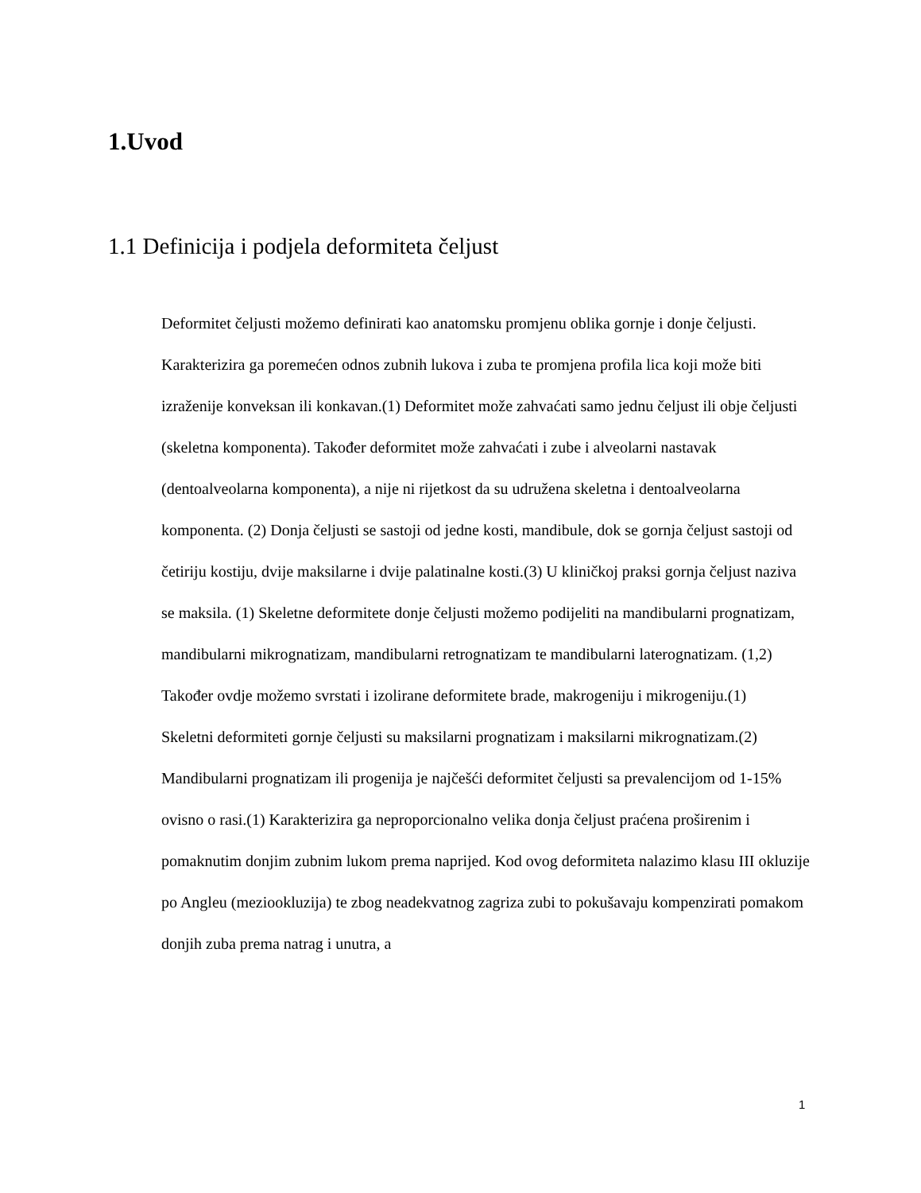1.Uvod
1.1 Definicija i podjela deformiteta čeljust
Deformitet čeljusti možemo definirati kao anatomsku promjenu oblika gornje i donje čeljusti. Karakterizira ga poremećen odnos zubnih lukova i zuba te promjena profila lica koji može biti izraženije konveksan ili konkavan.(1) Deformitet može zahvaćati samo jednu čeljust ili obje čeljusti (skeletna komponenta). Također deformitet može zahvaćati i zube i alveolarni nastavak (dentoalveolarna komponenta), a nije ni rijetkost da su udružena skeletna i dentoalveolarna komponenta. (2) Donja čeljusti se sastoji od jedne kosti, mandibule, dok se gornja čeljust sastoji od četiriju kostiju, dvije maksilarne i dvije palatinalne kosti.(3) U kliničkoj praksi gornja čeljust naziva se maksila. (1) Skeletne deformitete donje čeljusti možemo podijeliti na mandibularni prognatizam, mandibularni mikrognatizam, mandibularni retrognatizam te mandibularni laterognatizam. (1,2) Također ovdje možemo svrstati i izolirane deformitete brade, makrogeniju i mikrogeniju.(1)
Skeletni deformiteti gornje čeljusti su maksilarni prognatizam i maksilarni mikrognatizam.(2)
Mandibularni prognatizam ili progenija je najčešći deformitet čeljusti sa prevalencijom od 1-15% ovisno o rasi.(1) Karakterizira ga neproporcionalno velika donja čeljust praćena proširenim i pomaknutim donjim zubnim lukom prema naprijed. Kod ovog deformiteta nalazimo klasu III okluzije po Angleu (meziookluzija) te zbog neadekvatnog zagriza zubi to pokušavaju kompenzirati pomakom donjih zuba prema natrag i unutra, a
1